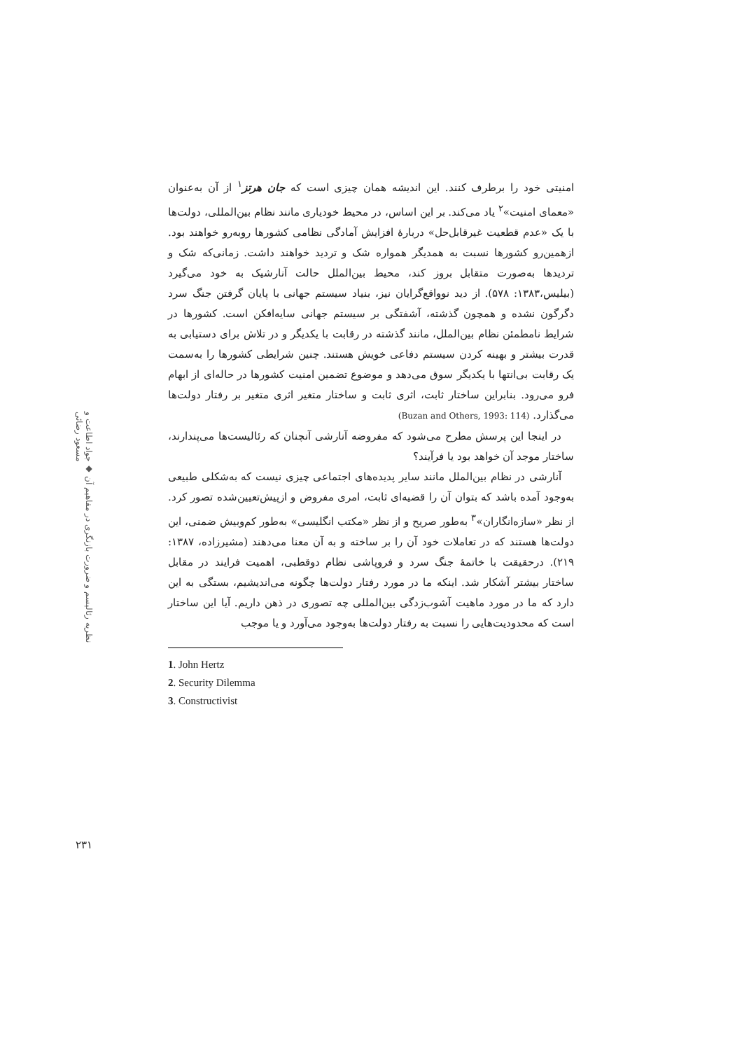نظریه رئالیسم و ضرورت بازنگری در مفاهیم آن ◆ جواد اطاعت و مسعود رضائی
۲۳۱
امنیتی خود را برطرف کنند. این اندیشه همان چیزی است که جان هرتز<sup>۱</sup> از آن به‌عنوان «معمای امنیت»<sup>۲</sup> یاد می‌کند. بر این اساس، در محیط خودیاری مانند نظام بین‌المللی، دولت‌ها با یک «عدم قطعیت غیرقابل‌حل» دربارهٔ افزایش آمادگی نظامی کشورها روبه‌رو خواهند بود. ازهمین‌رو کشورها نسبت به همدیگر همواره شک و تردید خواهند داشت. زمانی‌که شک و تردیدها به‌صورت متقابل بروز کند، محیط بین‌الملل حالت آنارشیک به خود می‌گیرد (بیلیس،۱۳۸۳: ۵۷۸). از دید نوواقع‌گرایان نیز، بنیاد سیستم جهانی با پایان گرفتن جنگ سرد دگرگون نشده و همچون گذشته، آشفتگی بر سیستم جهانی سایه‌افکن است. کشورها در شرایط نامطمئن نظام بین‌الملل، مانند گذشته در رقابت با یکدیگر و در تلاش برای دستیابی به قدرت بیشتر و بهینه کردن سیستم دفاعی خویش هستند. چنین شرایطی کشورها را به‌سمت یک رقابت بی‌انتها با یکدیگر سوق می‌دهد و موضوع تضمین امنیت کشورها در حاله‌ای از ابهام فرو می‌رود. بنابراین ساختار ثابت، اثری ثابت و ساختار متغیر اثری متغیر بر رفتار دولت‌ها می‌گذارد. (Buzan and Others, 1993: 114)
در اینجا این پرسش مطرح می‌شود که مفروضه آنارشی آنچنان که رئالیست‌ها می‌پندارند، ساختار موجد آن خواهد بود یا فرآیند؟
آنارشی در نظام بین‌الملل مانند سایر پدیده‌های اجتماعی چیزی نیست که به‌شکلی طبیعی به‌وجود آمده باشد که بتوان آن را قضیه‌ای ثابت، امری مفروض و ازپیش‌تعیین‌شده تصور کرد. از نظر «سازه‌انگاران»<sup>۳</sup> به‌طور صریح و از نظر «مکتب انگلیسی» به‌طور کم‌وبیش ضمنی، این دولت‌ها هستند که در تعاملات خود آن را بر ساخته و به آن معنا می‌دهند (مشیرزاده، ۱۳۸۷: ۲۱۹). درحقیقت با خاتمهٔ جنگ سرد و فروپاشی نظام دوقطبی، اهمیت فرایند در مقابل ساختار بیشتر آشکار شد. اینکه ما در مورد رفتار دولت‌ها چگونه می‌اندیشیم، بستگی به این دارد که ما در مورد ماهیت آشوب‌زدگی بین‌المللی چه تصوری در ذهن داریم. آیا این ساختار است که محدودیت‌هایی را نسبت به رفتار دولت‌ها به‌وجود می‌آورد و یا موجب
1. John Hertz
2. Security Dilemma
3. Constructivist